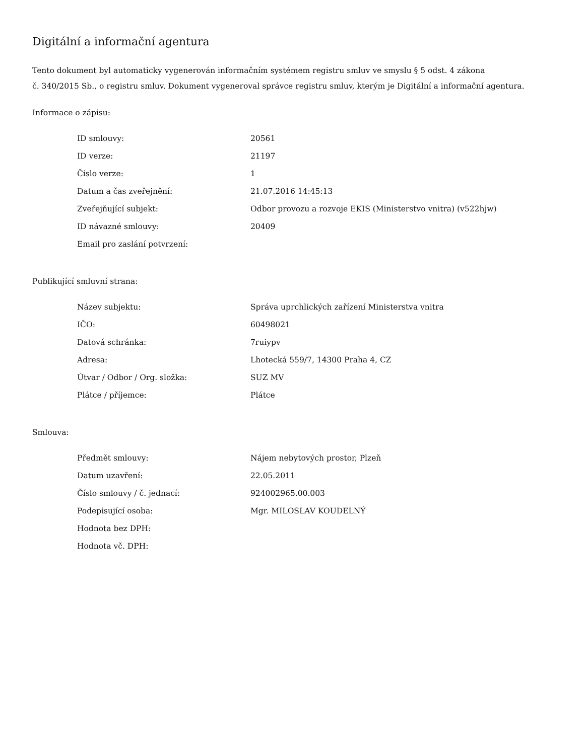Digitální a informační agentura
Tento dokument byl automaticky vygenerován informačním systémem registru smluv ve smyslu § 5 odst. 4 zákona
č. 340/2015 Sb., o registru smluv. Dokument vygeneroval správce registru smluv, kterým je Digitální a informační agentura.
Informace o zápisu:
| ID smlouvy: | 20561 |
| ID verze: | 21197 |
| Číslo verze: | 1 |
| Datum a čas zveřejnění: | 21.07.2016 14:45:13 |
| Zveřejňující subjekt: | Odbor provozu a rozvoje EKIS (Ministerstvo vnitra) (v522hjw) |
| ID návazné smlouvy: | 20409 |
| Email pro zaslání potvrzení: | |
Publikující smluvní strana:
| Název subjektu: | Správa uprchlických zařízení Ministerstva vnitra |
| IČO: | 60498021 |
| Datová schránka: | 7ruiypv |
| Adresa: | Lhotecká 559/7, 14300 Praha 4, CZ |
| Útvar / Odbor / Org. složka: | SUZ MV |
| Plátce / příjemce: | Plátce |
Smlouva:
| Předmět smlouvy: | Nájem nebytových prostor, Plzeň |
| Datum uzavření: | 22.05.2011 |
| Číslo smlouvy / č. jednací: | 924002965.00.003 |
| Podepisující osoba: | Mgr. MILOSLAV KOUDELNÝ |
| Hodnota bez DPH: | |
| Hodnota vč. DPH: | |